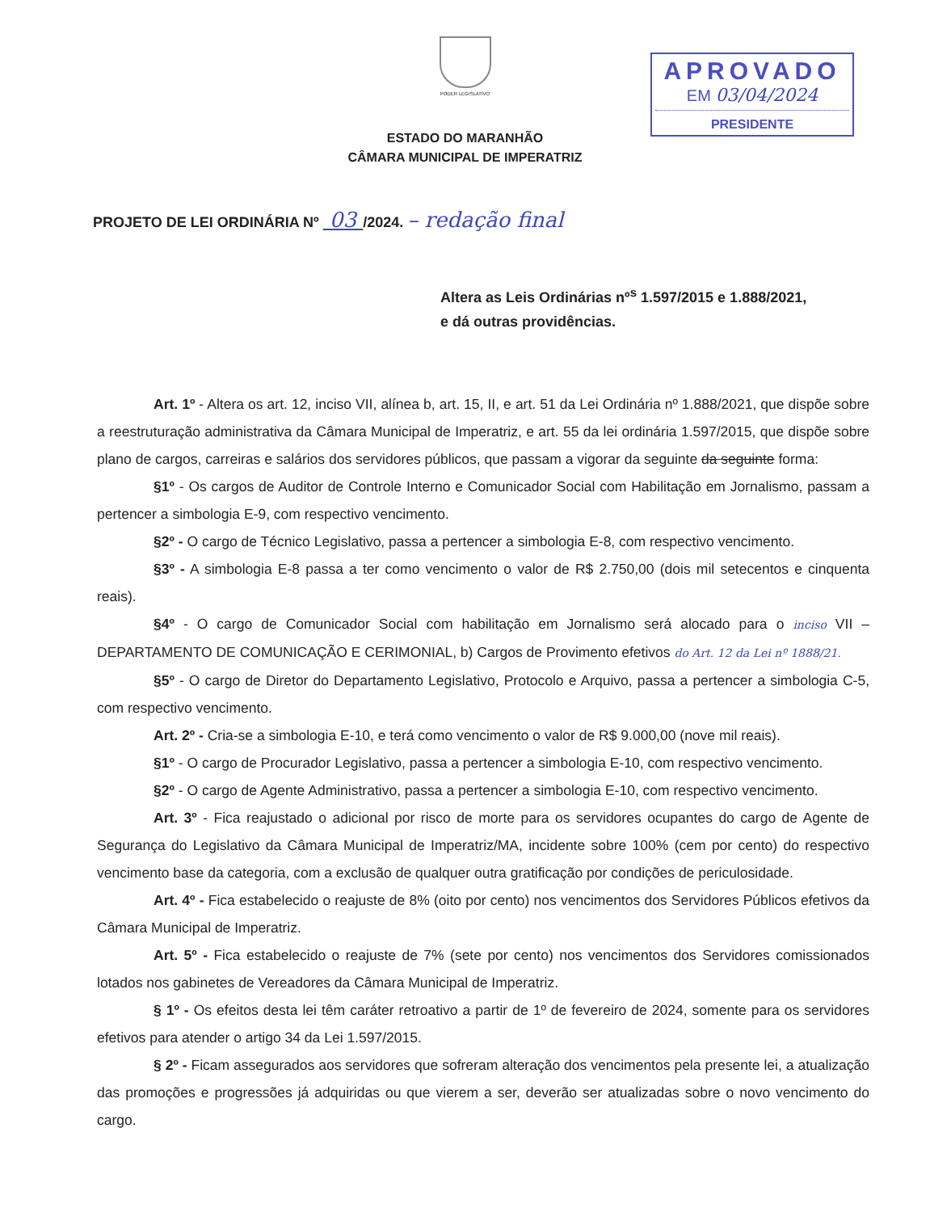PODER LEGISLATIVO
ESTADO DO MARANHÃO
CÂMARA MUNICIPAL DE IMPERATRIZ
APROVADO
EM 03/04/2024
PRESIDENTE
PROJETO DE LEI ORDINÁRIA Nº 03 /2024. – redação final
Altera as Leis Ordinárias nº<sup>s</sup> 1.597/2015 e 1.888/2021,
e dá outras providências.
Art. 1º - Altera os art. 12, inciso VII, alínea b, art. 15, II, e art. 51 da Lei Ordinária nº 1.888/2021, que dispõe sobre a reestruturação administrativa da Câmara Municipal de Imperatriz, e art. 55 da lei ordinária 1.597/2015, que dispõe sobre plano de cargos, carreiras e salários dos servidores públicos, que passam a vigorar da seguinte da seguinte forma:
§1º - Os cargos de Auditor de Controle Interno e Comunicador Social com Habilitação em Jornalismo, passam a pertencer a simbologia E-9, com respectivo vencimento.
§2º - O cargo de Técnico Legislativo, passa a pertencer a simbologia E-8, com respectivo vencimento.
§3º - A simbologia E-8 passa a ter como vencimento o valor de R$ 2.750,00 (dois mil setecentos e cinquenta reais).
§4º - O cargo de Comunicador Social com habilitação em Jornalismo será alocado para o inciso VII – DEPARTAMENTO DE COMUNICAÇÃO E CERIMONIAL, b) Cargos de Provimento efetivos do Art. 12 da Lei nº 1888/21.
§5º - O cargo de Diretor do Departamento Legislativo, Protocolo e Arquivo, passa a pertencer a simbologia C-5, com respectivo vencimento.
Art. 2º - Cria-se a simbologia E-10, e terá como vencimento o valor de R$ 9.000,00 (nove mil reais).
§1º - O cargo de Procurador Legislativo, passa a pertencer a simbologia E-10, com respectivo vencimento.
§2º - O cargo de Agente Administrativo, passa a pertencer a simbologia E-10, com respectivo vencimento.
Art. 3º - Fica reajustado o adicional por risco de morte para os servidores ocupantes do cargo de Agente de Segurança do Legislativo da Câmara Municipal de Imperatriz/MA, incidente sobre 100% (cem por cento) do respectivo vencimento base da categoria, com a exclusão de qualquer outra gratificação por condições de periculosidade.
Art. 4º - Fica estabelecido o reajuste de 8% (oito por cento) nos vencimentos dos Servidores Públicos efetivos da Câmara Municipal de Imperatriz.
Art. 5º - Fica estabelecido o reajuste de 7% (sete por cento) nos vencimentos dos Servidores comissionados lotados nos gabinetes de Vereadores da Câmara Municipal de Imperatriz.
§ 1º - Os efeitos desta lei têm caráter retroativo a partir de 1º de fevereiro de 2024, somente para os servidores efetivos para atender o artigo 34 da Lei 1.597/2015.
§ 2º - Ficam assegurados aos servidores que sofreram alteração dos vencimentos pela presente lei, a atualização das promoções e progressões já adquiridas ou que vierem a ser, deverão ser atualizadas sobre o novo vencimento do cargo.